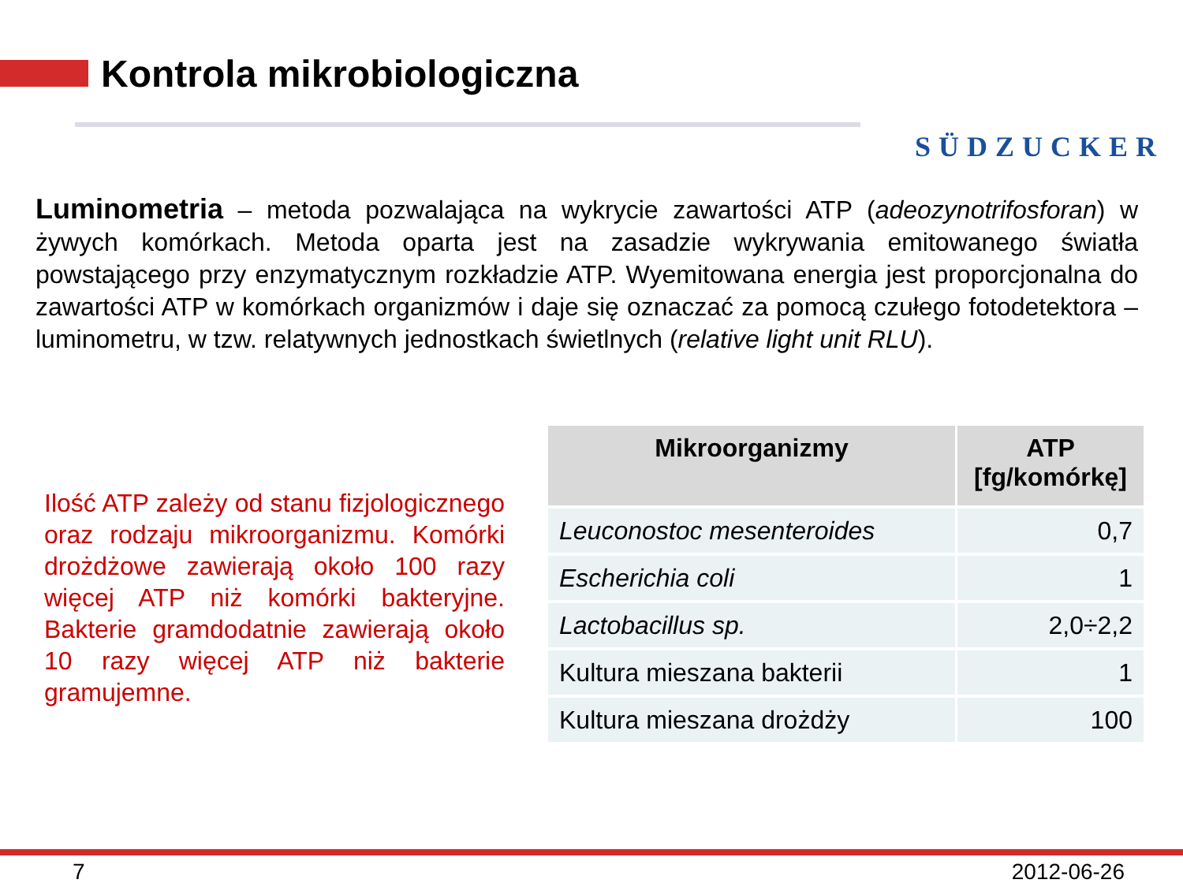Kontrola mikrobiologiczna
SÜDZUCKER
Luminometria – metoda pozwalająca na wykrycie zawartości ATP (adeozynotrifosforan) w żywych komórkach. Metoda oparta jest na zasadzie wykrywania emitowanego światła powstającego przy enzymatycznym rozkładzie ATP. Wyemitowana energia jest proporcjonalna do zawartości ATP w komórkach organizmów i daje się oznaczać za pomocą czułego fotodetektora – luminometru, w tzw. relatywnych jednostkach świetlnych (relative light unit RLU).
Ilość ATP zależy od stanu fizjologicznego oraz rodzaju mikroorganizmu. Komórki drożdżowe zawierają około 100 razy więcej ATP niż komórki bakteryjne. Bakterie gramdodatnie zawierają około 10 razy więcej ATP niż bakterie gramujemne.
| Mikroorganizmy | ATP [fg/komórkę] |
| --- | --- |
| Leuconostoc mesenteroides | 0,7 |
| Escherichia coli | 1 |
| Lactobacillus sp. | 2,0÷2,2 |
| Kultura mieszana bakterii | 1 |
| Kultura mieszana drożdży | 100 |
7 2012-06-26